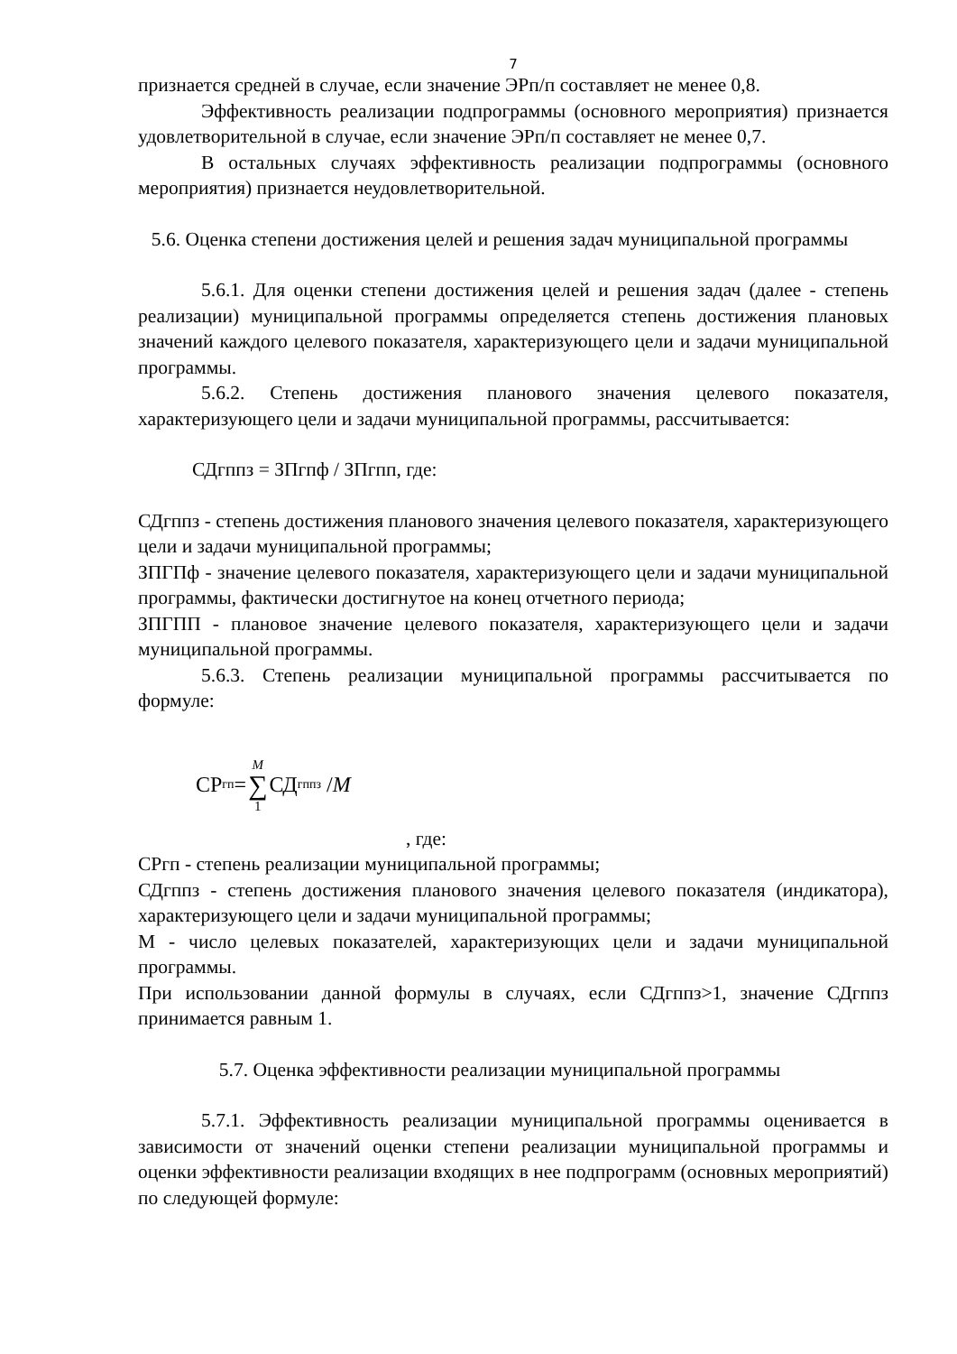7
признается средней в случае, если значение ЭРп/п составляет не менее 0,8.
Эффективность реализации подпрограммы (основного мероприятия) признается удовлетворительной в случае, если значение ЭРп/п составляет не менее 0,7.
В остальных случаях эффективность реализации подпрограммы (основного мероприятия) признается неудовлетворительной.
5.6. Оценка степени достижения целей и решения задач муниципальной программы
5.6.1. Для оценки степени достижения целей и решения задач (далее - степень реализации) муниципальной программы определяется степень достижения плановых значений каждого целевого показателя, характеризующего цели и задачи муниципальной программы.
5.6.2. Степень достижения планового значения целевого показателя, характеризующего цели и задачи муниципальной программы, рассчитывается:
СДгппз = ЗПгпф / ЗПгпп, где:
СДгппз - степень достижения планового значения целевого показателя, характеризующего цели и задачи муниципальной программы;
ЗПГПф - значение целевого показателя, характеризующего цели и задачи муниципальной программы, фактически достигнутое на конец отчетного периода;
ЗПГПП - плановое значение целевого показателя, характеризующего цели и задачи муниципальной программы.
5.6.3. Степень реализации муниципальной программы рассчитывается по формуле:
СР<sub>гп</sub>= M ∑ 1 СД<sub>гппз</sub> / M
, где:
СРгп - степень реализации муниципальной программы;
СДгппз - степень достижения планового значения целевого показателя (индикатора), характеризующего цели и задачи муниципальной программы;
М - число целевых показателей, характеризующих цели и задачи муниципальной программы.
При использовании данной формулы в случаях, если СДгппз>1, значение СДгппз принимается равным 1.
5.7. Оценка эффективности реализации муниципальной программы
5.7.1. Эффективность реализации муниципальной программы оценивается в зависимости от значений оценки степени реализации муниципальной программы и оценки эффективности реализации входящих в нее подпрограмм (основных мероприятий) по следующей формуле: